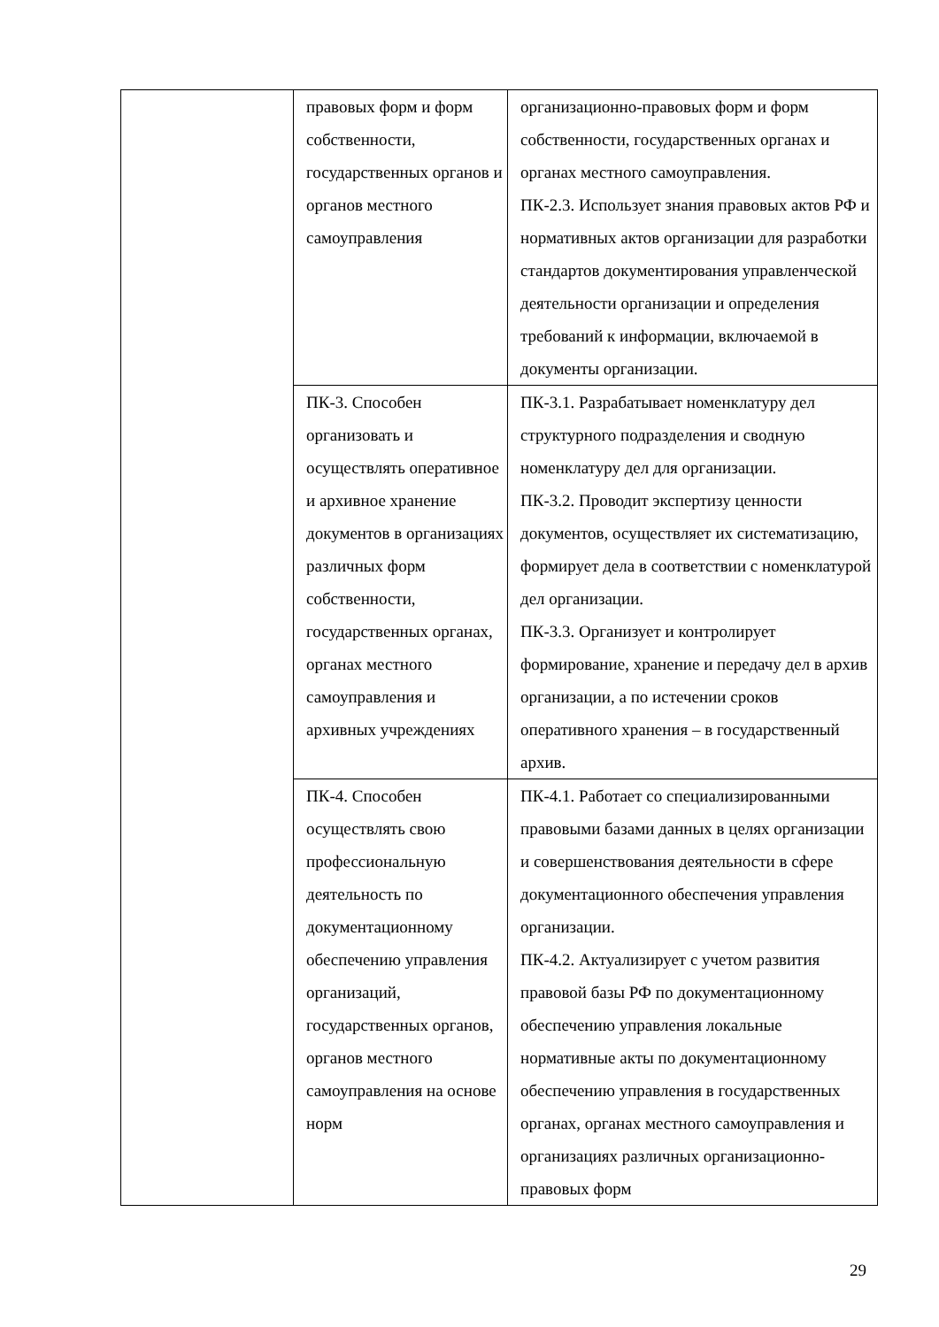| | правовых форм и форм собственности, государственных органов и органов местного самоуправления | организационно-правовых форм и форм собственности, государственных органах и органах местного самоуправления. ПК-2.3. Использует знания правовых актов РФ и нормативных актов организации для разработки стандартов документирования управленческой деятельности организации и определения требований к информации, включаемой в документы организации. |
| | ПК-3. Способен организовать и осуществлять оперативное и архивное хранение документов в организациях различных форм собственности, государственных органах, органах местного самоуправления и архивных учреждениях | ПК-3.1. Разрабатывает номенклатуру дел структурного подразделения и сводную номенклатуру дел для организации. ПК-3.2. Проводит экспертизу ценности документов, осуществляет их систематизацию, формирует дела в соответствии с номенклатурой дел организации. ПК-3.3. Организует и контролирует формирование, хранение и передачу дел в архив организации, а по истечении сроков оперативного хранения – в государственный архив. |
| | ПК-4. Способен осуществлять свою профессиональную деятельность по документационному обеспечению управления организаций, государственных органов, органов местного самоуправления на основе норм | ПК-4.1. Работает со специализированными правовыми базами данных в целях организации и совершенствования деятельности в сфере документационного обеспечения управления организации. ПК-4.2. Актуализирует с учетом развития правовой базы РФ по документационному обеспечению управления локальные нормативные акты по документационному обеспечению управления в государственных органах, органах местного самоуправления и организациях различных организационно-правовых форм |
29